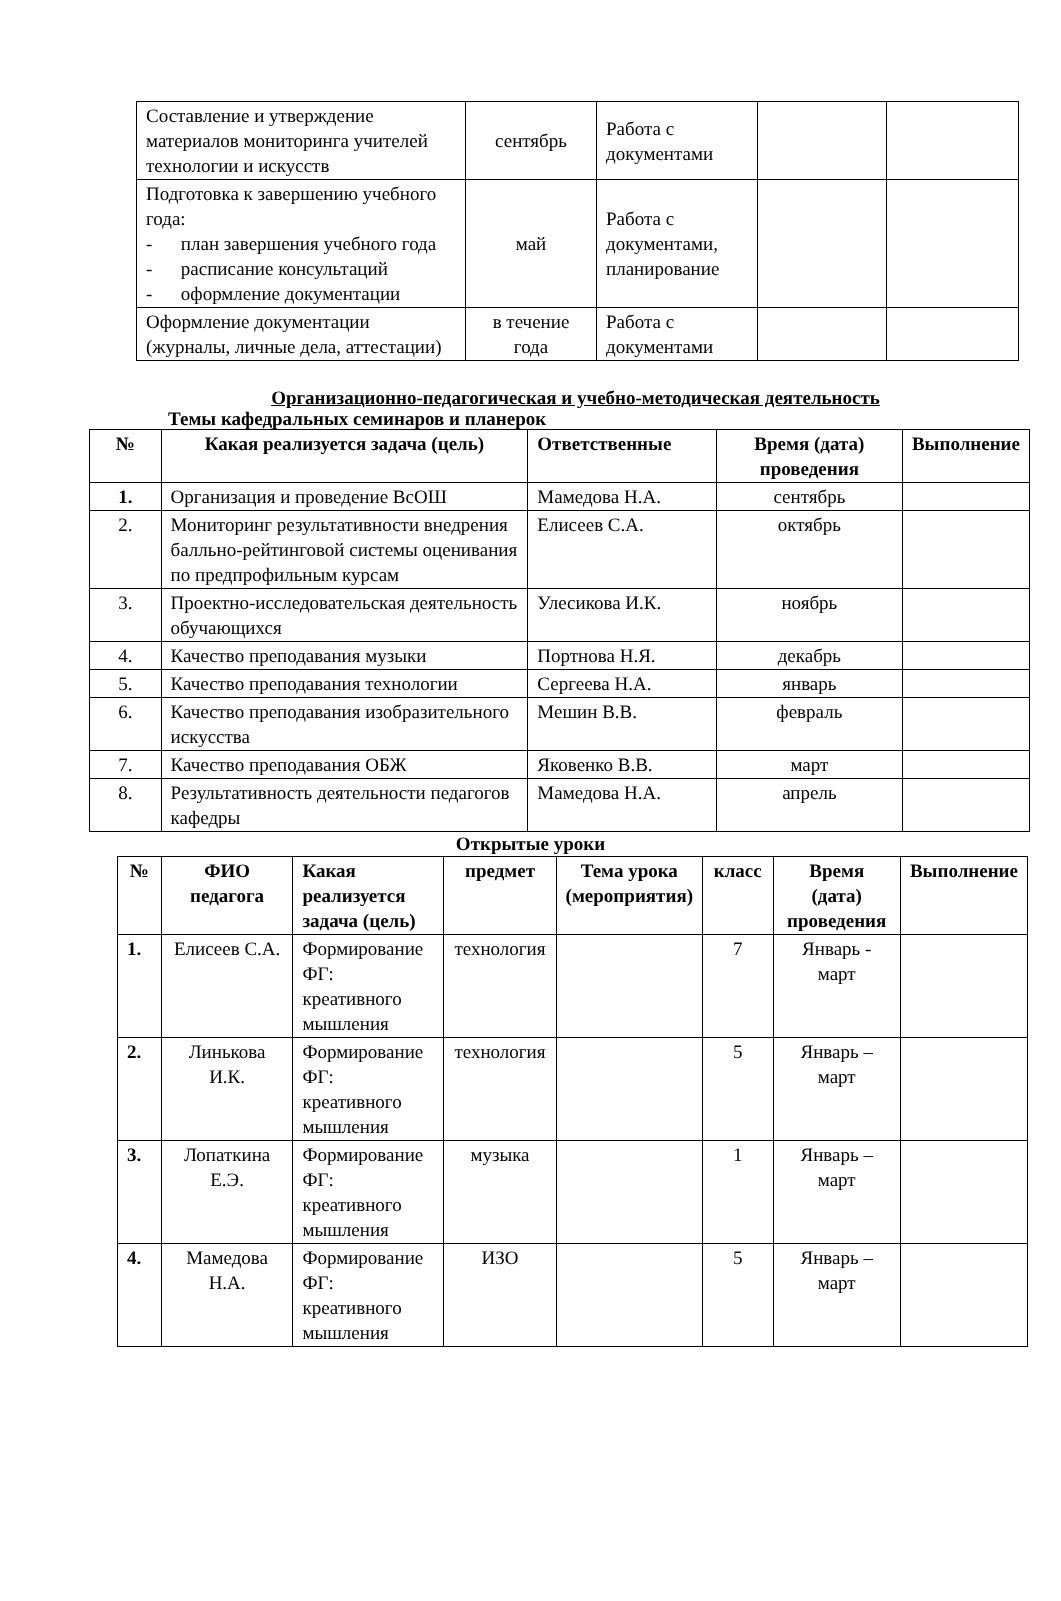| Составление и утверждение материалов мониторинга учителей технологии и искусств | сентябрь | Работа с документами | | |
| Подготовка к завершению учебного года: - план завершения учебного года - расписание консультаций - оформление документации | май | Работа с документами, планирование | | |
| Оформление документации (журналы, личные дела, аттестации) | в течение года | Работа с документами | | |
Организационно-педагогическая и учебно-методическая деятельность
Темы кафедральных семинаров и планерок
| № | Какая реализуется задача (цель) | Ответственные | Время (дата) проведения | Выполнение |
| --- | --- | --- | --- | --- |
| 1. | Организация и проведение ВсОШ | Мамедова Н.А. | сентябрь | |
| 2. | Мониторинг результативности внедрения балльно-рейтинговой системы оценивания по предпрофильным курсам | Елисеев С.А. | октябрь | |
| 3. | Проектно-исследовательская деятельность обучающихся | Улесикова И.К. | ноябрь | |
| 4. | Качество преподавания музыки | Портнова Н.Я. | декабрь | |
| 5. | Качество преподавания технологии | Сергеева Н.А. | январь | |
| 6. | Качество преподавания изобразительного искусства | Мешин В.В. | февраль | |
| 7. | Качество преподавания ОБЖ | Яковенко В.В. | март | |
| 8. | Результативность деятельности педагогов кафедры | Мамедова Н.А. | апрель | |
Открытые уроки
| № | ФИО педагога | Какая реализуется задача (цель) | предмет | Тема урока (мероприятия) | класс | Время (дата) проведения | Выполнение |
| --- | --- | --- | --- | --- | --- | --- | --- |
| 1. | Елисеев С.А. | Формирование ФГ: креативного мышления | технология | | 7 | Январь - март | |
| 2. | Линькова И.К. | Формирование ФГ: креативного мышления | технология | | 5 | Январь – март | |
| 3. | Лопаткина Е.Э. | Формирование ФГ: креативного мышления | музыка | | 1 | Январь – март | |
| 4. | Мамедова Н.А. | Формирование ФГ: креативного мышления | ИЗО | | 5 | Январь – март | |